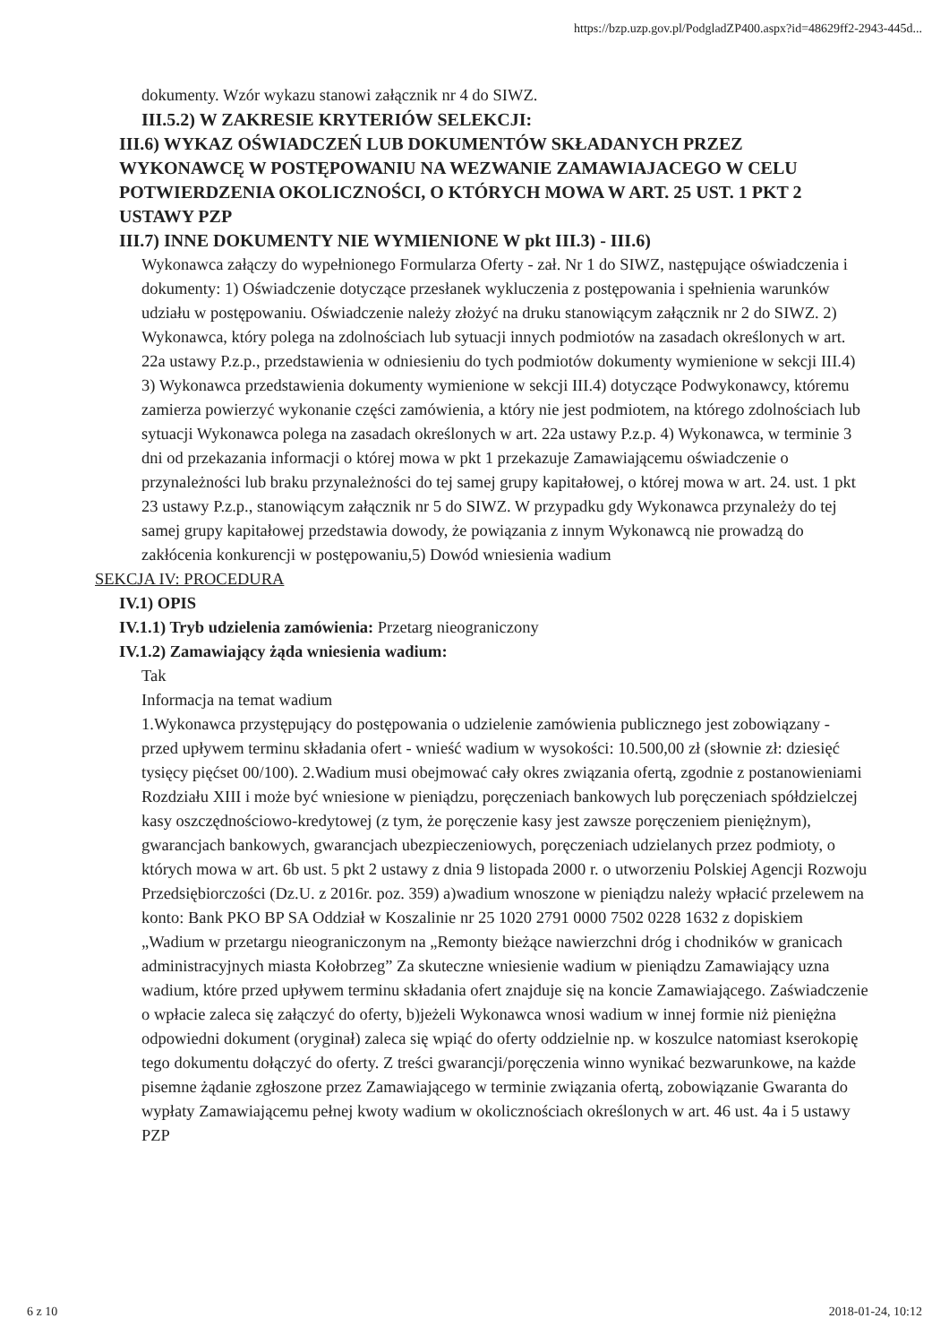https://bzp.uzp.gov.pl/PodgladZP400.aspx?id=48629ff2-2943-445d...
dokumenty. Wzór wykazu stanowi załącznik nr 4 do SIWZ.
III.5.2) W ZAKRESIE KRYTERIÓW SELEKCJI:
III.6) WYKAZ OŚWIADCZEŃ LUB DOKUMENTÓW SKŁADANYCH PRZEZ WYKONAWCĘ W POSTĘPOWANIU NA WEZWANIE ZAMAWIAJACEGO W CELU POTWIERDZENIA OKOLICZNOŚCI, O KTÓRYCH MOWA W ART. 25 UST. 1 PKT 2 USTAWY PZP
III.7) INNE DOKUMENTY NIE WYMIENIONE W pkt III.3) - III.6)
Wykonawca załączy do wypełnionego Formularza Oferty - zał. Nr 1 do SIWZ, następujące oświadczenia i dokumenty: 1) Oświadczenie dotyczące przesłanek wykluczenia z postępowania i spełnienia warunków udziału w postępowaniu. Oświadczenie należy złożyć na druku stanowiącym załącznik nr 2 do SIWZ. 2) Wykonawca, który polega na zdolnościach lub sytuacji innych podmiotów na zasadach określonych w art. 22a ustawy P.z.p., przedstawienia w odniesieniu do tych podmiotów dokumenty wymienione w sekcji III.4) 3) Wykonawca przedstawienia dokumenty wymienione w sekcji III.4) dotyczące Podwykonawcy, któremu zamierza powierzyć wykonanie części zamówienia, a który nie jest podmiotem, na którego zdolnościach lub sytuacji Wykonawca polega na zasadach określonych w art. 22a ustawy P.z.p. 4) Wykonawca, w terminie 3 dni od przekazania informacji o której mowa w pkt 1 przekazuje Zamawiającemu oświadczenie o przynależności lub braku przynależności do tej samej grupy kapitałowej, o której mowa w art. 24. ust. 1 pkt 23 ustawy P.z.p., stanowiącym załącznik nr 5 do SIWZ. W przypadku gdy Wykonawca przynależy do tej samej grupy kapitałowej przedstawia dowody, że powiązania z innym Wykonawcą nie prowadzą do zakłócenia konkurencji w postępowaniu,5) Dowód wniesienia wadium
SEKCJA IV: PROCEDURA
IV.1) OPIS
IV.1.1) Tryb udzielenia zamówienia: Przetarg nieograniczony
IV.1.2) Zamawiający żąda wniesienia wadium:
Tak
Informacja na temat wadium
1.Wykonawca przystępujący do postępowania o udzielenie zamówienia publicznego jest zobowiązany - przed upływem terminu składania ofert - wnieść wadium w wysokości: 10.500,00 zł (słownie zł: dziesięć tysięcy pięćset 00/100). 2.Wadium musi obejmować cały okres związania ofertą, zgodnie z postanowieniami Rozdziału XIII i może być wniesione w pieniądzu, poręczeniach bankowych lub poręczeniach spółdzielczej kasy oszczędnościowo-kredytowej (z tym, że poręczenie kasy jest zawsze poręczeniem pieniężnym), gwarancjach bankowych, gwarancjach ubezpieczeniowych, poręczeniach udzielanych przez podmioty, o których mowa w art. 6b ust. 5 pkt 2 ustawy z dnia 9 listopada 2000 r. o utworzeniu Polskiej Agencji Rozwoju Przedsiębiorczości (Dz.U. z 2016r. poz. 359) a)wadium wnoszone w pieniądzu należy wpłacić przelewem na konto: Bank PKO BP SA Oddział w Koszalinie nr 25 1020 2791 0000 7502 0228 1632 z dopiskiem „Wadium w przetargu nieograniczonym na „Remonty bieżące nawierzchni dróg i chodników w granicach administracyjnych miasta Kołobrzeg” Za skuteczne wniesienie wadium w pieniądzu Zamawiający uzna wadium, które przed upływem terminu składania ofert znajduje się na koncie Zamawiającego. Zaświadczenie o wpłacie zaleca się załączyć do oferty, b)jeżeli Wykonawca wnosi wadium w innej formie niż pieniężna odpowiedni dokument (oryginał) zaleca się wpiąć do oferty oddzielnie np. w koszulce natomiast kserokopię tego dokumentu dołączyć do oferty. Z treści gwarancji/poręczenia winno wynikać bezwarunkowe, na każde pisemne żądanie zgłoszone przez Zamawiającego w terminie związania ofertą, zobowiązanie Gwaranta do wypłaty Zamawiającemu pełnej kwoty wadium w okolicznościach określonych w art. 46 ust. 4a i 5 ustawy PZP
6 z 10 2018-01-24, 10:12